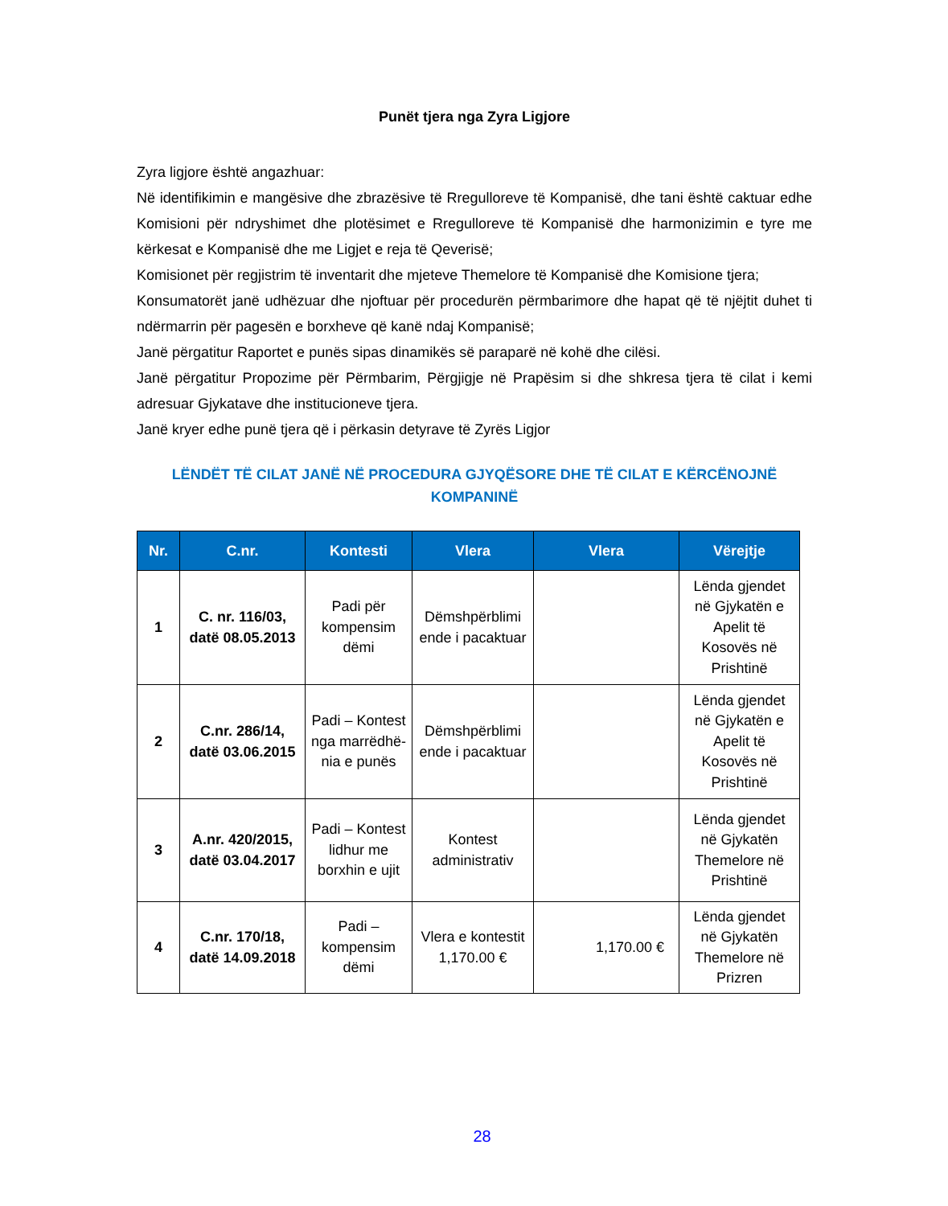Punët tjera nga Zyra Ligjore
Zyra ligjore është angazhuar:
Në identifikimin e mangësive dhe zbrazësive të Rregulloreve të Kompanisë, dhe tani është caktuar edhe Komisioni për ndryshimet dhe plotësimet e Rregulloreve të Kompanisë dhe harmonizimin e tyre me kërkesat e Kompanisë dhe me Ligjet e reja të Qeverisë;
Komisionet për regjistrim të inventarit dhe mjeteve Themelore të Kompanisë dhe Komisione tjera;
Konsumatorët janë udhëzuar dhe njoftuar për procedurën përmbarimore dhe hapat që të njëjtit duhet ti ndërmarrin për pagesën e borxheve që kanë ndaj Kompanisë;
Janë përgatitur Raportet e punës sipas dinamikës së paraparë në kohë dhe cilësi.
Janë përgatitur Propozime për Përmbarim, Përgjigje në Prapësim si dhe shkresa tjera të cilat i kemi adresuar Gjykatave dhe institucioneve tjera.
Janë kryer edhe punë tjera që i përkasin detyrave të Zyrës Ligjor
LËNDËT TË CILAT JANË NË PROCEDURA GJYQËSORE DHE TË CILAT E KËRCËNOJNË
KOMPANINË
| Nr. | C.nr. | Kontesti | Vlera | Vlera | Vërejtje |
| --- | --- | --- | --- | --- | --- |
| 1 | C. nr. 116/03, datë 08.05.2013 | Padi për kompensim dëmi | Dëmshpërblimi ende i pacaktuar | | Lënda gjendet në Gjykatën e Apelit të Kosovës në Prishtinë |
| 2 | C.nr. 286/14, datë 03.06.2015 | Padi – Kontest nga marrëdhë-nia e punës | Dëmshpërblimi ende i pacaktuar | | Lënda gjendet në Gjykatën e Apelit të Kosovës në Prishtinë |
| 3 | A.nr. 420/2015, datë 03.04.2017 | Padi – Kontest lidhur me borxhin e ujit | Kontest administrativ | | Lënda gjendet në Gjykatën Themelore në Prishtinë |
| 4 | C.nr. 170/18, datë 14.09.2018 | Padi – kompensim dëmi | Vlera e kontestit 1,170.00 € | 1,170.00 € | Lënda gjendet në Gjykatën Themelore në Prizren |
28